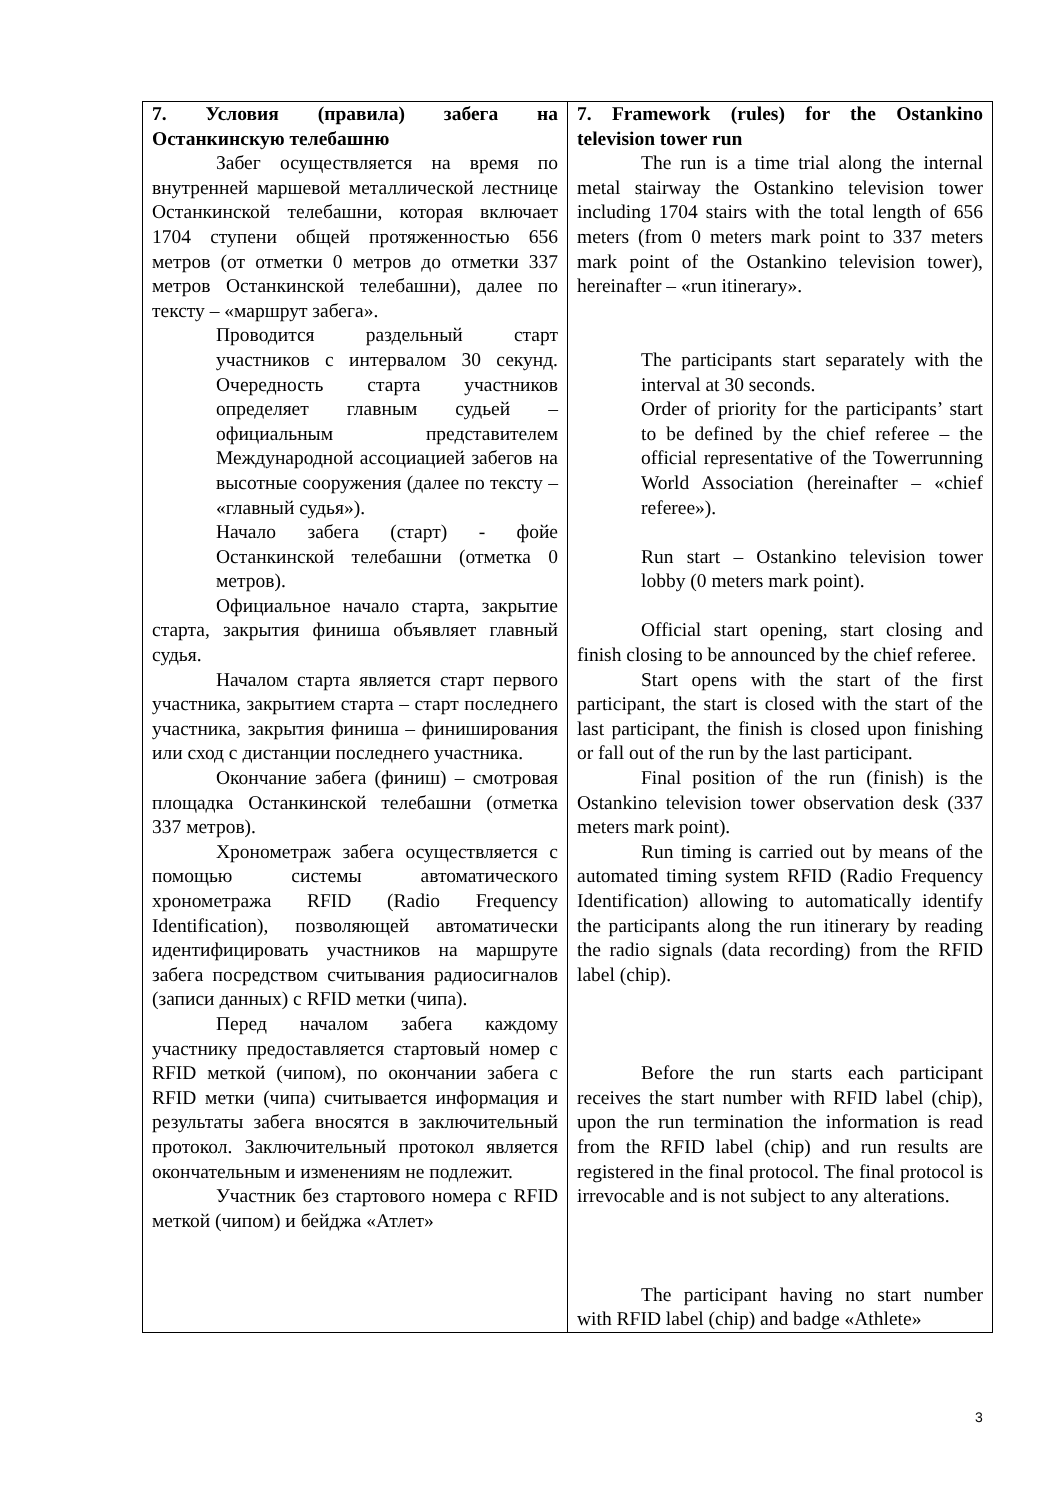| 7. Условия (правила) забега на Останкинскую телебашню Забег осуществляется на время по внутренней маршевой металлической лестнице Останкинской телебашни, которая включает 1704 ступени общей протяженностью 656 метров (от отметки 0 метров до отметки 337 метров Останкинской телебашни), далее по тексту – «маршрут забега». Проводится раздельный старт участников с интервалом 30 секунд. Очередность старта участников определяет главным судьей – официальным представителем Международной ассоциацией забегов на высотные сооружения (далее по тексту – «главный судья»). Начало забега (старт) - фойе Останкинской телебашни (отметка 0 метров). Официальное начало старта, закрытие старта, закрытия финиша объявляет главный судья. Началом старта является старт первого участника, закрытием старта – старт последнего участника, закрытия финиша – финиширования или сход с дистанции последнего участника. Окончание забега (финиш) – смотровая площадка Останкинской телебашни (отметка 337 метров). Хронометраж забега осуществляется с помощью системы автоматического хронометража RFID (Radio Frequency Identification), позволяющей автоматически идентифицировать участников на маршруте забега посредством считывания радиосигналов (записи данных) с RFID метки (чипа). Перед началом забега каждому участнику предоставляется стартовый номер с RFID меткой (чипом), по окончании забега с RFID метки (чипа) считывается информация и результаты забега вносятся в заключительный протокол. Заключительный протокол является окончательным и изменениям не подлежит. Участник без стартового номера с RFID меткой (чипом) и бейджа «Атлет» | 7. Framework (rules) for the Ostankino television tower run The run is a time trial along the internal metal stairway the Ostankino television tower including 1704 stairs with the total length of 656 meters (from 0 meters mark point to 337 meters mark point of the Ostankino television tower), hereinafter – «run itinerary». The participants start separately with the interval at 30 seconds. Order of priority for the participants’ start to be defined by the chief referee – the official representative of the Towerrunning World Association (hereinafter – «chief referee»). Run start – Ostankino television tower lobby (0 meters mark point). Official start opening, start closing and finish closing to be announced by the chief referee. Start opens with the start of the first participant, the start is closed with the start of the last participant, the finish is closed upon finishing or fall out of the run by the last participant. Final position of the run (finish) is the Ostankino television tower observation desk (337 meters mark point). Run timing is carried out by means of the automated timing system RFID (Radio Frequency Identification) allowing to automatically identify the participants along the run itinerary by reading the radio signals (data recording) from the RFID label (chip). Before the run starts each participant receives the start number with RFID label (chip), upon the run termination the information is read from the RFID label (chip) and run results are registered in the final protocol. The final protocol is irrevocable and is not subject to any alterations. The participant having no start number with RFID label (chip) and badge «Athlete» |
3